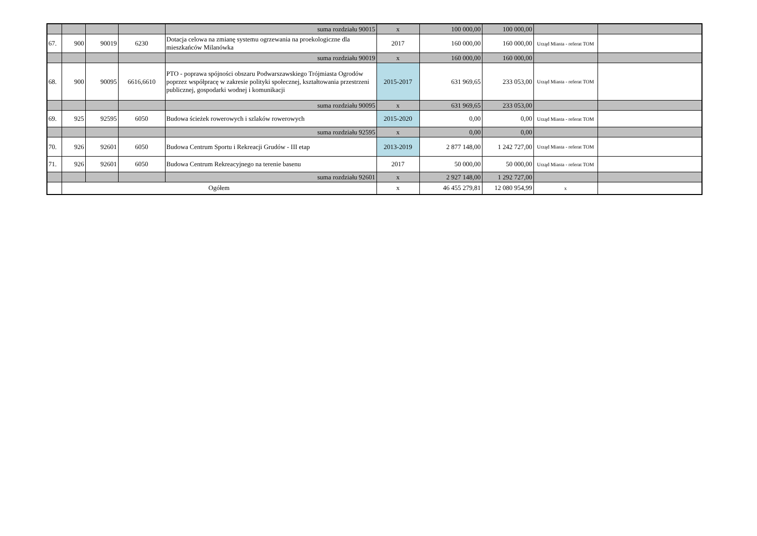| | | | | suma rozdziału 90015 | x | 100 000,00 | 100 000,00 | | |
| 67. | 900 | 90019 | 6230 | Dotacja celowa na zmianę systemu ogrzewania na proekologiczne dla mieszkańców Milanówka | 2017 | 160 000,00 | 160 000,00 | Urząd Miasta - referat TOM | |
| | | | | suma rozdziału 90019 | x | 160 000,00 | 160 000,00 | | |
| 68. | 900 | 90095 | 6616,6610 | PTO - poprawa spójności obszaru Podwarszawskiego Trójmiasta Ogrodów poprzez współpracę w zakresie polityki społecznej, kształtowania przestrzeni publicznej, gospodarki wodnej i komunikacji | 2015-2017 | 631 969,65 | 233 053,00 | Urząd Miasta - referat TOM | |
| | | | | suma rozdziału 90095 | x | 631 969,65 | 233 053,00 | | |
| 69. | 925 | 92595 | 6050 | Budowa ścieżek rowerowych i szlaków rowerowych | 2015-2020 | 0,00 | 0,00 | Urząd Miasta - referat TOM | |
| | | | | suma rozdziału 92595 | x | 0,00 | 0,00 | | |
| 70. | 926 | 92601 | 6050 | Budowa Centrum Sportu i Rekreacji Grudów - III etap | 2013-2019 | 2 877 148,00 | 1 242 727,00 | Urząd Miasta - referat TOM | |
| 71. | 926 | 92601 | 6050 | Budowa Centrum Rekreacyjnego na terenie basenu | 2017 | 50 000,00 | 50 000,00 | Urząd Miasta - referat TOM | |
| | | | | suma rozdziału 92601 | x | 2 927 148,00 | 1 292 727,00 | | |
| | Ogółem | | | | x | 46 455 279,81 | 12 080 954,99 | x | |